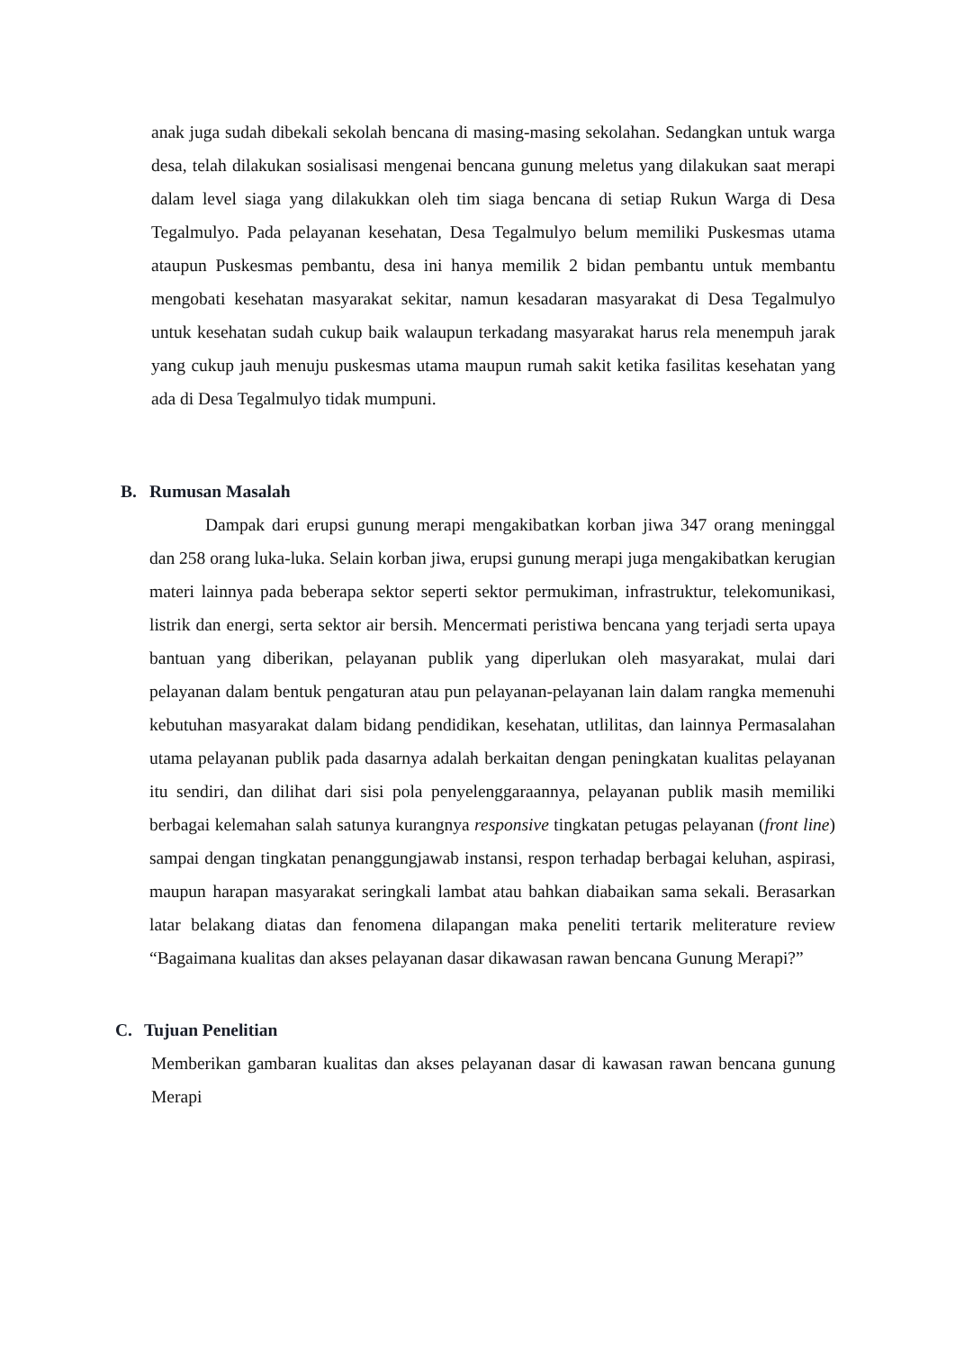anak juga sudah dibekali sekolah bencana di masing-masing sekolahan. Sedangkan untuk warga desa, telah dilakukan sosialisasi mengenai bencana gunung meletus yang dilakukan saat merapi dalam level siaga yang dilakukkan oleh tim siaga bencana di setiap Rukun Warga di Desa Tegalmulyo. Pada pelayanan kesehatan, Desa Tegalmulyo belum memiliki Puskesmas utama ataupun Puskesmas pembantu, desa ini hanya memilik 2 bidan pembantu untuk membantu mengobati kesehatan masyarakat sekitar, namun kesadaran masyarakat di Desa Tegalmulyo untuk kesehatan sudah cukup baik walaupun terkadang masyarakat harus rela menempuh jarak yang cukup jauh menuju puskesmas utama maupun rumah sakit ketika fasilitas kesehatan yang ada di Desa Tegalmulyo tidak mumpuni.
B. Rumusan Masalah
Dampak dari erupsi gunung merapi mengakibatkan korban jiwa 347 orang meninggal dan 258 orang luka-luka. Selain korban jiwa, erupsi gunung merapi juga mengakibatkan kerugian materi lainnya pada beberapa sektor seperti sektor permukiman, infrastruktur, telekomunikasi, listrik dan energi, serta sektor air bersih. Mencermati peristiwa bencana yang terjadi serta upaya bantuan yang diberikan, pelayanan publik yang diperlukan oleh masyarakat, mulai dari pelayanan dalam bentuk pengaturan atau pun pelayanan-pelayanan lain dalam rangka memenuhi kebutuhan masyarakat dalam bidang pendidikan, kesehatan, utlilitas, dan lainnya Permasalahan utama pelayanan publik pada dasarnya adalah berkaitan dengan peningkatan kualitas pelayanan itu sendiri, dan dilihat dari sisi pola penyelenggaraannya, pelayanan publik masih memiliki berbagai kelemahan salah satunya kurangnya responsive tingkatan petugas pelayanan (front line) sampai dengan tingkatan penanggungjawab instansi, respon terhadap berbagai keluhan, aspirasi, maupun harapan masyarakat seringkali lambat atau bahkan diabaikan sama sekali. Berasarkan latar belakang diatas dan fenomena dilapangan maka peneliti tertarik meliterature review “Bagaimana kualitas dan akses pelayanan dasar dikawasan rawan bencana Gunung Merapi?”
C. Tujuan Penelitian
Memberikan gambaran kualitas dan akses pelayanan dasar di kawasan rawan bencana gunung Merapi